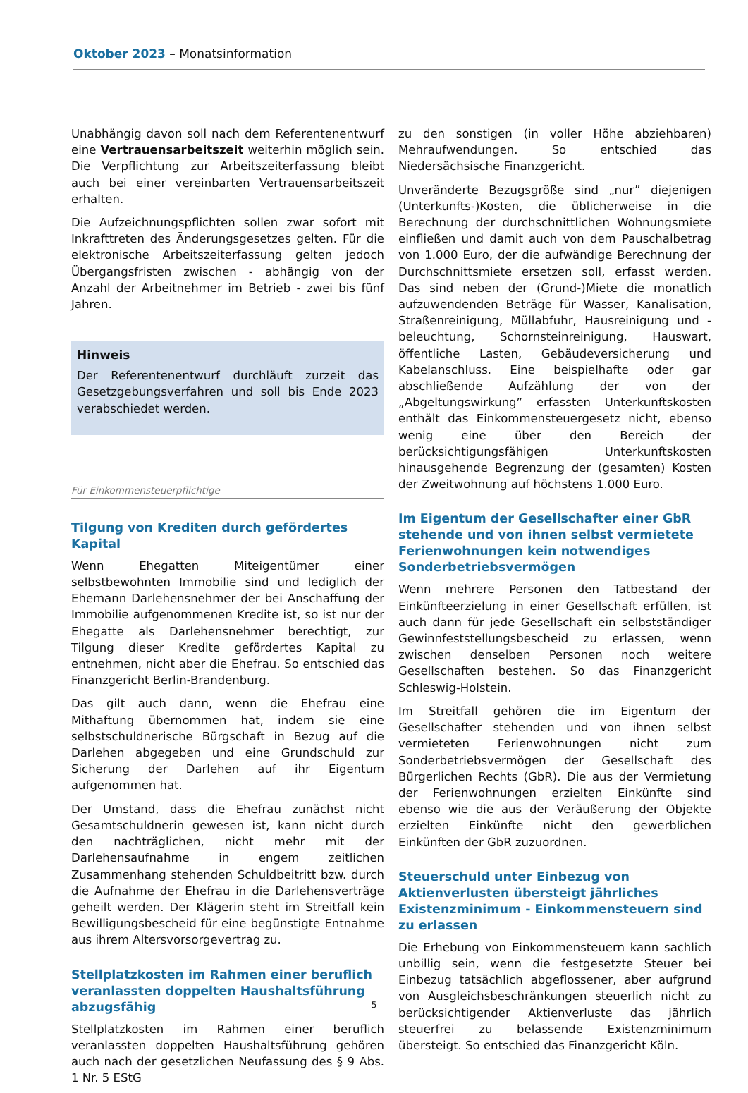Oktober 2023 – Monatsinformation
Unabhängig davon soll nach dem Referentenentwurf eine Vertrauensarbeitszeit weiterhin möglich sein. Die Verpflichtung zur Arbeitszeiterfassung bleibt auch bei einer vereinbarten Vertrauensarbeitszeit erhalten.
Die Aufzeichnungspflichten sollen zwar sofort mit Inkrafttreten des Änderungsgesetzes gelten. Für die elektronische Arbeitszeiterfassung gelten jedoch Übergangsfristen zwischen - abhängig von der Anzahl der Arbeitnehmer im Betrieb - zwei bis fünf Jahren.
Hinweis
Der Referentenentwurf durchläuft zurzeit das Gesetzgebungsverfahren und soll bis Ende 2023 verabschiedet werden.
Für Einkommensteuerpflichtige
Tilgung von Krediten durch gefördertes Kapital
Wenn Ehegatten Miteigentümer einer selbstbewohnten Immobilie sind und lediglich der Ehemann Darlehensnehmer der bei Anschaffung der Immobilie aufgenommenen Kredite ist, so ist nur der Ehegatte als Darlehensnehmer berechtigt, zur Tilgung dieser Kredite gefördertes Kapital zu entnehmen, nicht aber die Ehefrau. So entschied das Finanzgericht Berlin-Brandenburg.
Das gilt auch dann, wenn die Ehefrau eine Mithaftung übernommen hat, indem sie eine selbstschuldnerische Bürgschaft in Bezug auf die Darlehen abgegeben und eine Grundschuld zur Sicherung der Darlehen auf ihr Eigentum aufgenommen hat.
Der Umstand, dass die Ehefrau zunächst nicht Gesamtschuldnerin gewesen ist, kann nicht durch den nachträglichen, nicht mehr mit der Darlehensaufnahme in engem zeitlichen Zusammenhang stehenden Schuldbeitritt bzw. durch die Aufnahme der Ehefrau in die Darlehensverträge geheilt werden. Der Klägerin steht im Streitfall kein Bewilligungsbescheid für eine begünstigte Entnahme aus ihrem Altersvorsorgevertrag zu.
Stellplatzkosten im Rahmen einer beruflich veranlassten doppelten Haushaltsführung abzugsfähig
Stellplatzkosten im Rahmen einer beruflich veranlassten doppelten Haushaltsführung gehören auch nach der gesetzlichen Neufassung des § 9 Abs. 1 Nr. 5 EStG
zu den sonstigen (in voller Höhe abziehbaren) Mehraufwendungen. So entschied das Niedersächsische Finanzgericht.
Unveränderte Bezugsgröße sind „nur” diejenigen (Unterkunfts-)Kosten, die üblicherweise in die Berechnung der durchschnittlichen Wohnungsmiete einfließen und damit auch von dem Pauschalbetrag von 1.000 Euro, der die aufwändige Berechnung der Durchschnittsmiete ersetzen soll, erfasst werden. Das sind neben der (Grund-)Miete die monatlich aufzuwendenden Beträge für Wasser, Kanalisation, Straßenreinigung, Müllabfuhr, Hausreinigung und -beleuchtung, Schornsteinreinigung, Hauswart, öffentliche Lasten, Gebäudeversicherung und Kabelanschluss. Eine beispielhafte oder gar abschließende Aufzählung der von der „Abgeltungswirkung” erfassten Unterkunftskosten enthält das Einkommensteuergesetz nicht, ebenso wenig eine über den Bereich der berücksichtigungsfähigen Unterkunftskosten hinausgehende Begrenzung der (gesamten) Kosten der Zweitwohnung auf höchstens 1.000 Euro.
Im Eigentum der Gesellschafter einer GbR stehende und von ihnen selbst vermietete Ferienwohnungen kein notwendiges Sonderbetriebsvermögen
Wenn mehrere Personen den Tatbestand der Einkünfteerzielung in einer Gesellschaft erfüllen, ist auch dann für jede Gesellschaft ein selbstständiger Gewinnfeststellungsbescheid zu erlassen, wenn zwischen denselben Personen noch weitere Gesellschaften bestehen. So das Finanzgericht Schleswig-Holstein.
Im Streitfall gehören die im Eigentum der Gesellschafter stehenden und von ihnen selbst vermieteten Ferienwohnungen nicht zum Sonderbetriebsvermögen der Gesellschaft des Bürgerlichen Rechts (GbR). Die aus der Vermietung der Ferienwohnungen erzielten Einkünfte sind ebenso wie die aus der Veräußerung der Objekte erzielten Einkünfte nicht den gewerblichen Einkünften der GbR zuzuordnen.
Steuerschuld unter Einbezug von Aktienverlusten übersteigt jährliches Existenzminimum - Einkommensteuern sind zu erlassen
Die Erhebung von Einkommensteuern kann sachlich unbillig sein, wenn die festgesetzte Steuer bei Einbezug tatsächlich abgeflossener, aber aufgrund von Ausgleichsbeschränkungen steuerlich nicht zu berücksichtigender Aktienverluste das jährlich steuerfrei zu belassende Existenzminimum übersteigt. So entschied das Finanzgericht Köln.
5